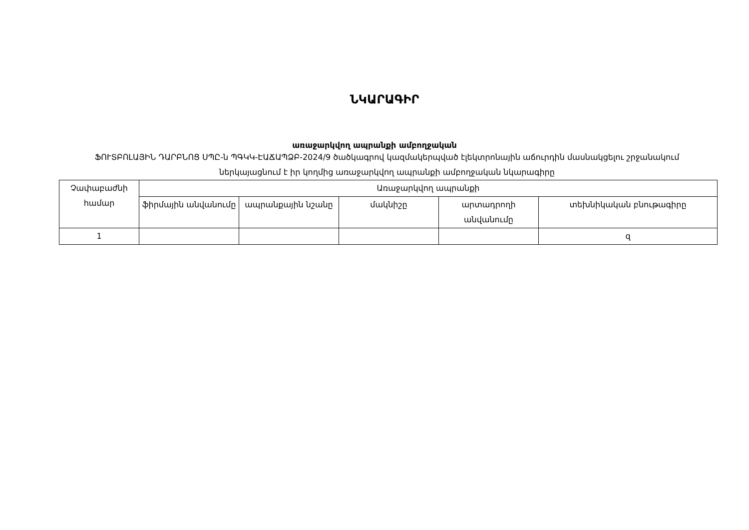ՆԿԱՐԱԳԻՐ
առաջարկվող ապրանքի ամբողջական
ՖՈՒՏԲՈԼԱՅԻՆ ԴԱՐԲՆՈՑ ՍՊԸ-ն ՊԳԿԿ-ԷԱՃԱՊՁԲ-2024/9 ծածկագրով կազմակերպված էլեկտրոնային աճուրդին մասնակցելու շրջանակում ներկայացնում է իր կողմից առաջարկվող ապրանքի ամբողջական նկարագիրը
| Չափաբաժնի համար | Առաջարկվող ապրանքի | | | | |
| --- | --- | --- | --- | --- | --- |
| | ֆիրմային անվանումը | ապրանքային նշանը | մակնիշը | արտադրողի անվանումը | տեխնիկական բնութագիրը |
| 1 | | | | | զ |